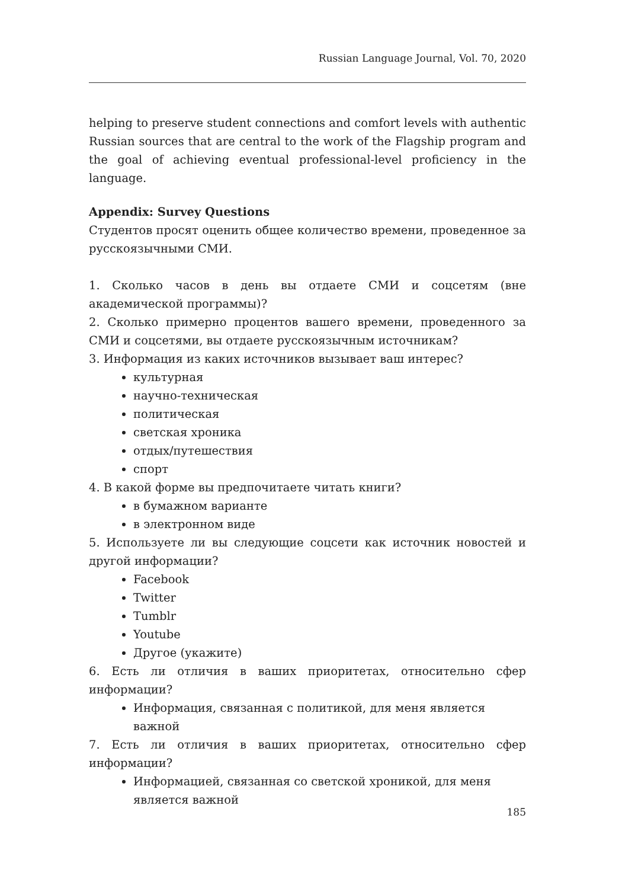Russian Language Journal, Vol. 70, 2020
helping to preserve student connections and comfort levels with authentic Russian sources that are central to the work of the Flagship program and the goal of achieving eventual professional-level proficiency in the language.
Appendix: Survey Questions
Студентов просят оценить общее количество времени, проведенное за русскоязычными СМИ.
1. Сколько часов в день вы отдаете СМИ и соцсетям (вне академической программы)?
2. Сколько примерно процентов вашего времени, проведенного за СМИ и соцсетями, вы отдаете русскоязычным источникам?
3. Информация из каких источников вызывает ваш интерес?
культурная
научно-техническая
политическая
светская хроника
отдых/путешествия
спорт
4. В какой форме вы предпочитаете читать книги?
в бумажном варианте
в электронном виде
5. Используете ли вы следующие соцсети как источник новостей и другой информации?
Facebook
Twitter
Tumblr
Youtube
Другое (укажите)
6. Есть ли отличия в ваших приоритетах, относительно сфер информации?
Информация, связанная с политикой, для меня является важной
7. Есть ли отличия в ваших приоритетах, относительно сфер информации?
Информацией, связанная со светской хроникой, для меня является важной
185